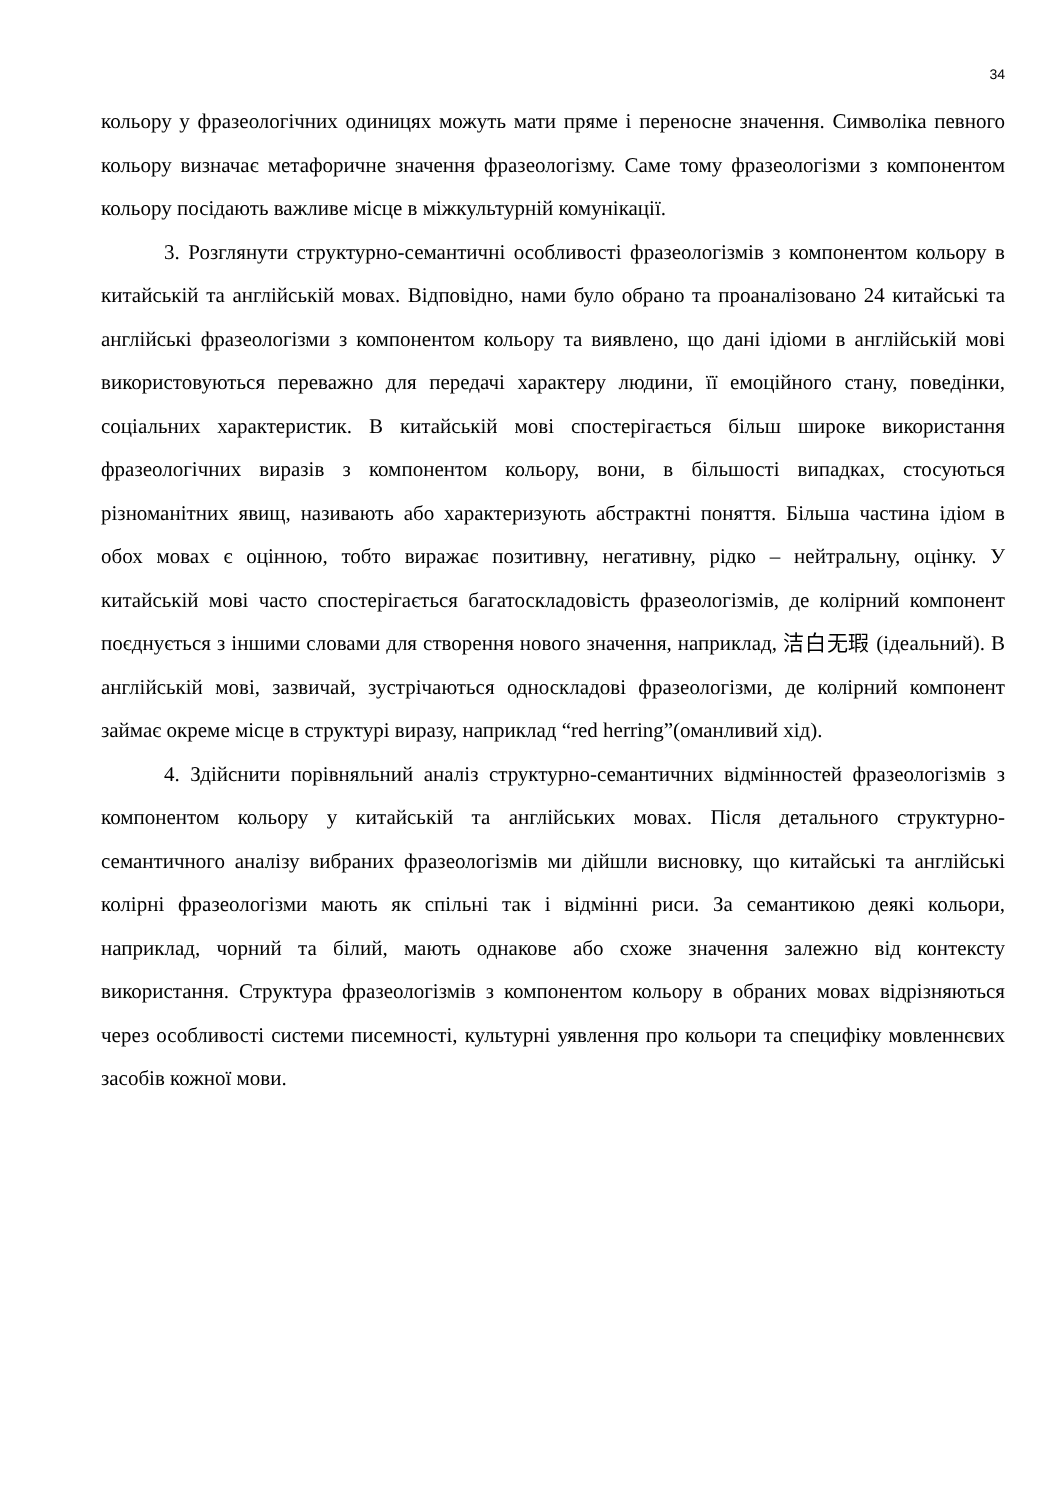34
кольору у фразеологічних одиницях можуть мати пряме і переносне значення. Символіка певного кольору визначає метафоричне значення фразеологізму. Саме тому фразеологізми з компонентом кольору посідають важливе місце в міжкультурній комунікації.
3. Розглянути структурно-семантичні особливості фразеологізмів з компонентом кольору в китайській та англійській мовах. Відповідно, нами було обрано та проаналізовано 24 китайські та англійські фразеологізми з компонентом кольору та виявлено, що дані ідіоми в англійській мові використовуються переважно для передачі характеру людини, її емоційного стану, поведінки, соціальних характеристик. В китайській мові спостерігається більш широке використання фразеологічних виразів з компонентом кольору, вони, в більшості випадках, стосуються різноманітних явищ, називають або характеризують абстрактні поняття. Більша частина ідіом в обох мовах є оцінною, тобто виражає позитивну, негативну, рідко – нейтральну, оцінку. У китайській мові часто спостерігається багатоскладовість фразеологізмів, де колірний компонент поєднується з іншими словами для створення нового значення, наприклад, 洁白无瑕 (ідеальний). В англійській мові, зазвичай, зустрічаються односкладові фразеологізми, де колірний компонент займає окреме місце в структурі виразу, наприклад “red herring”(оманливий хід).
4. Здійснити порівняльний аналіз структурно-семантичних відмінностей фразеологізмів з компонентом кольору у китайській та англійських мовах. Після детального структурно-семантичного аналізу вибраних фразеологізмів ми дійшли висновку, що китайські та англійські колірні фразеологізми мають як спільні так і відмінні риси. За семантикою деякі кольори, наприклад, чорний та білий, мають однакове або схоже значення залежно від контексту використання. Структура фразеологізмів з компонентом кольору в обраних мовах відрізняються через особливості системи писемності, культурні уявлення про кольори та специфіку мовленнєвих засобів кожної мови.